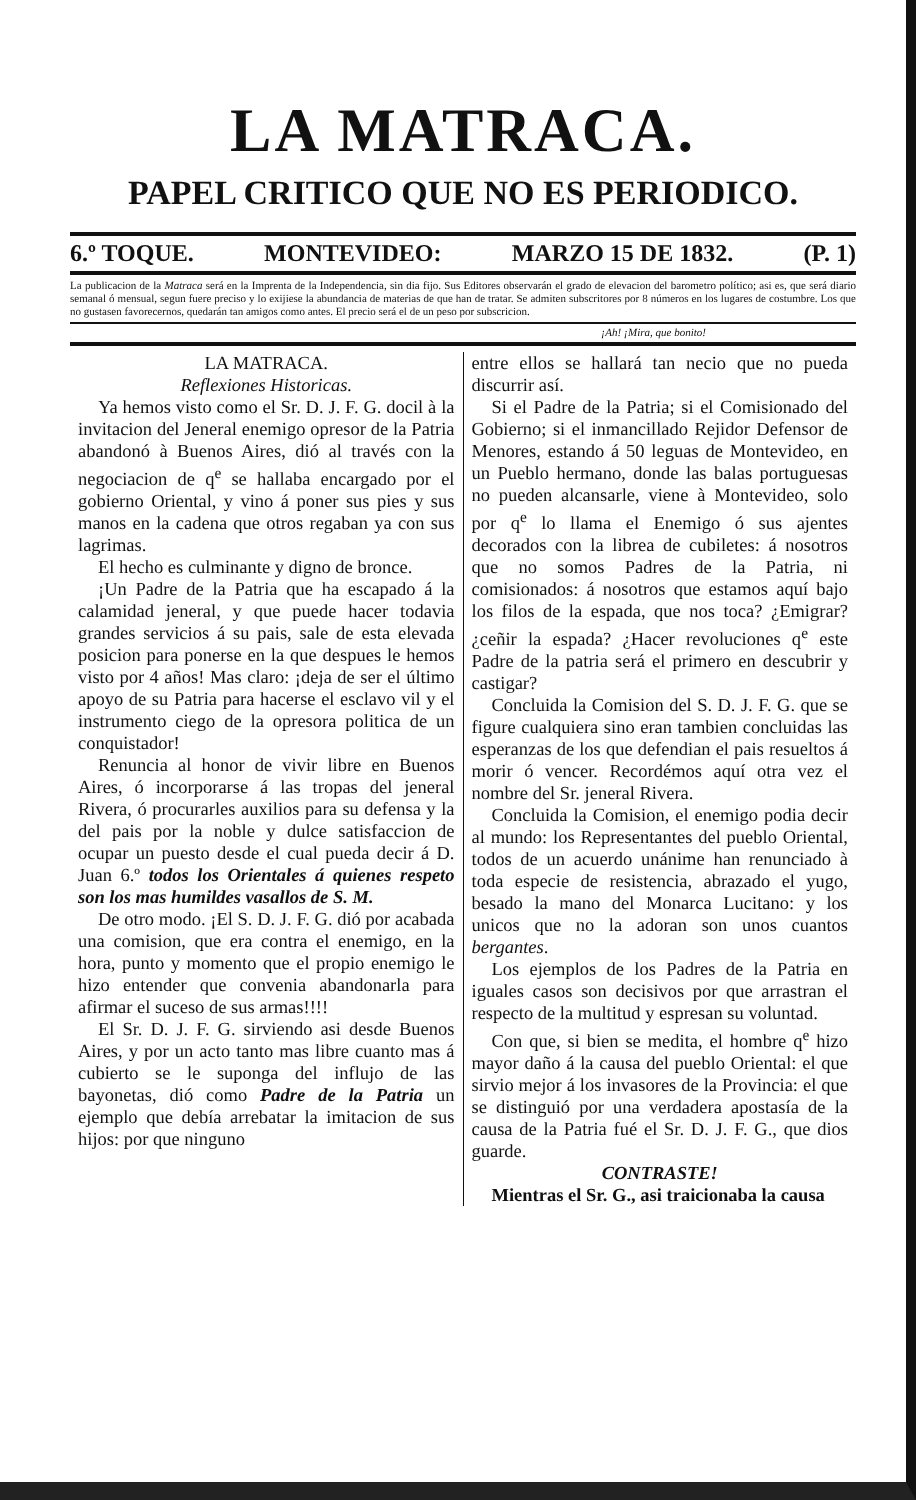LA MATRACA.
PAPEL CRITICO QUE NO ES PERIODICO.
6.º TOQUE. MONTEVIDEO: MARZO 15 DE 1832. (P. 1)
La publicacion de la Matraca será en la Imprenta de la Independencia, sin dia fijo. Sus Editores observarán el grado de elevacion del barometro político; asi es, que será diario semanal ó mensual, segun fuere preciso y lo exijiese la abundancia de materias de que han de tratar. Se admiten subscritores por 8 números en los lugares de costumbre. Los que no gustasen favorecernos, quedarán tan amigos como antes. El precio será el de un peso por subscricion.
¡Ah! ¡Mira, que bonito!
LA MATRACA.
Reflexiones Historicas.
Ya hemos visto como el Sr. D. J. F. G. docil à la invitacion del Jeneral enemigo opresor de la Patria abandonó à Buenos Aires, dió al través con la negociacion de q<sup>e</sup> se hallaba encargado por el gobierno Oriental, y vino á poner sus pies y sus manos en la cadena que otros regaban ya con sus lagrimas.
El hecho es culminante y digno de bronce.
¡Un Padre de la Patria que ha escapado á la calamidad jeneral, y que puede hacer todavia grandes servicios á su pais, sale de esta elevada posicion para ponerse en la que despues le hemos visto por 4 años! Mas claro: ¡deja de ser el último apoyo de su Patria para hacerse el esclavo vil y el instrumento ciego de la opresora politica de un conquistador!
Renuncia al honor de vivir libre en Buenos Aires, ó incorporarse á las tropas del jeneral Rivera, ó procurarles auxilios para su defensa y la del pais por la noble y dulce satisfaccion de ocupar un puesto desde el cual pueda decir á D. Juan 6.º todos los Orientales á quienes respeto son los mas humildes vasallos de S. M.
De otro modo. ¡El S. D. J. F. G. dió por acabada una comision, que era contra el enemigo, en la hora, punto y momento que el propio enemigo le hizo entender que convenia abandonarla para afirmar el suceso de sus armas!!!!
El Sr. D. J. F. G. sirviendo asi desde Buenos Aires, y por un acto tanto mas libre cuanto mas á cubierto se le suponga del influjo de las bayonetas, dió como Padre de la Patria un ejemplo que debía arrebatar la imitacion de sus hijos: por que ninguno
entre ellos se hallará tan necio que no pueda discurrir así.
Si el Padre de la Patria; si el Comisionado del Gobierno; si el inmancillado Rejidor Defensor de Menores, estando á 50 leguas de Montevideo, en un Pueblo hermano, donde las balas portuguesas no pueden alcansarle, viene à Montevideo, solo por q<sup>e</sup> lo llama el Enemigo ó sus ajentes decorados con la librea de cubiletes: á nosotros que no somos Padres de la Patria, ni comisionados: á nosotros que estamos aquí bajo los filos de la espada, que nos toca? ¿Emigrar? ¿ceñir la espada? ¿Hacer revoluciones q<sup>e</sup> este Padre de la patria será el primero en descubrir y castigar?
Concluida la Comision del S. D. J. F. G. que se figure cualquiera sino eran tambien concluidas las esperanzas de los que defendian el pais resueltos á morir ó vencer. Recordémos aquí otra vez el nombre del Sr. jeneral Rivera.
Concluida la Comision, el enemigo podia decir al mundo: los Representantes del pueblo Oriental, todos de un acuerdo unánime han renunciado à toda especie de resistencia, abrazado el yugo, besado la mano del Monarca Lucitano: y los unicos que no la adoran son unos cuantos bergantes.
Los ejemplos de los Padres de la Patria en iguales casos son decisivos por que arrastran el respecto de la multitud y espresan su voluntad.
Con que, si bien se medita, el hombre q<sup>e</sup> hizo mayor daño á la causa del pueblo Oriental: el que sirvio mejor á los invasores de la Provincia: el que se distinguió por una verdadera apostasía de la causa de la Patria fué el Sr. D. J. F. G., que dios guarde.
CONTRASTE!
Mientras el Sr. G., asi traicionaba la causa